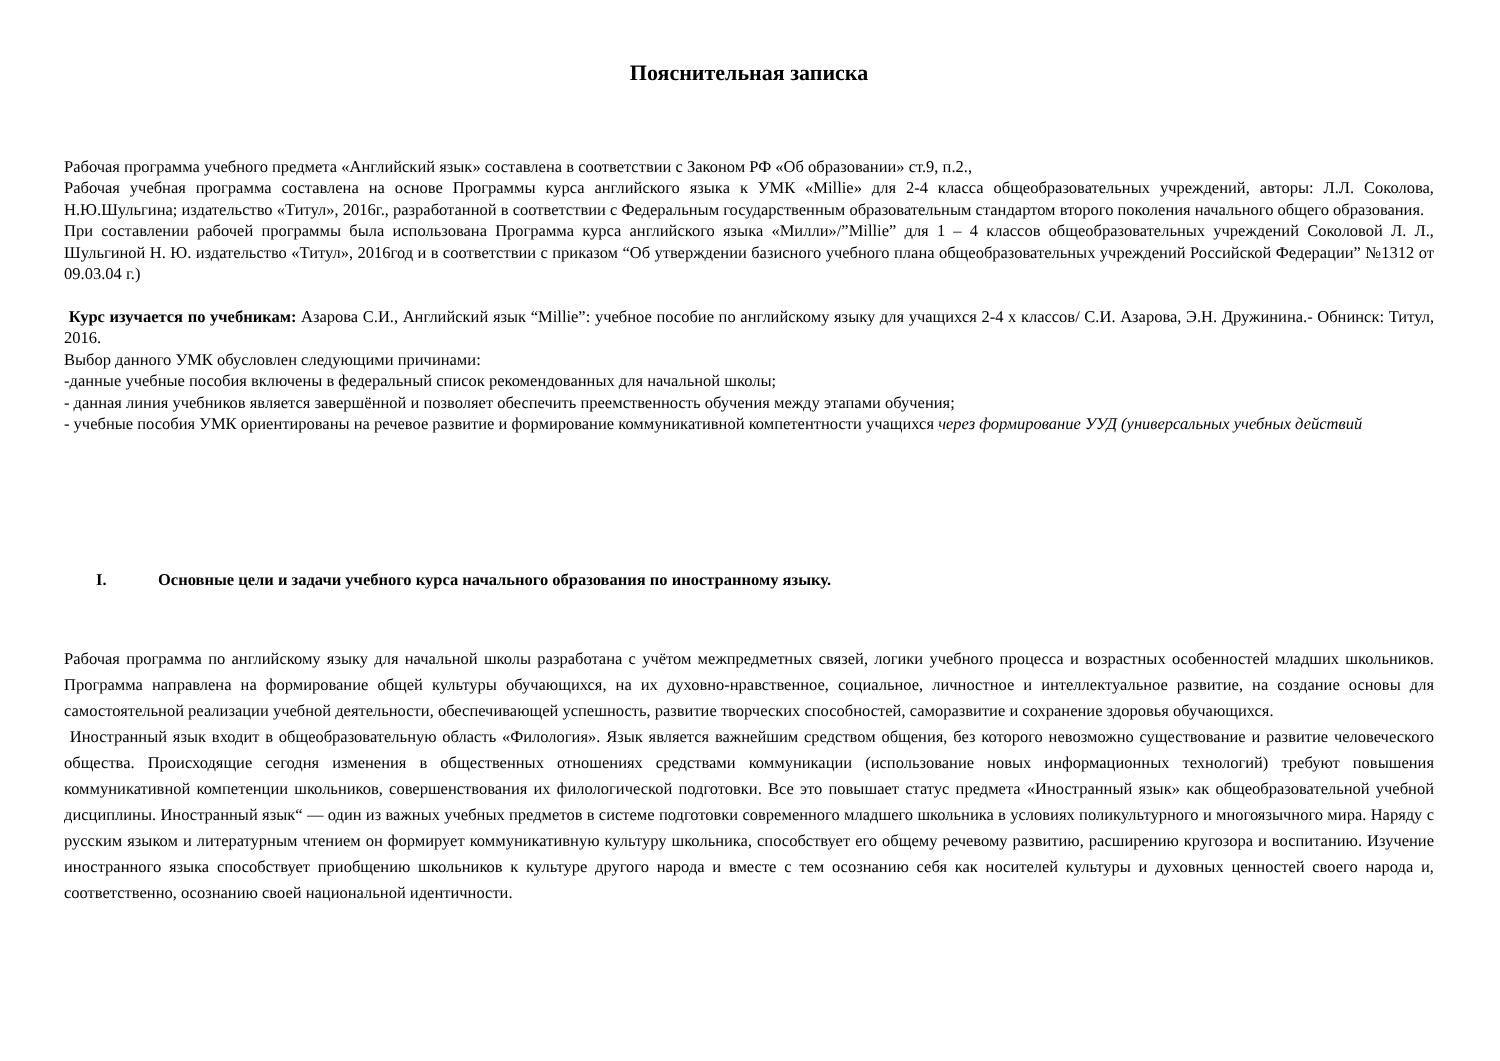Пояснительная записка
Рабочая программа учебного предмета «Английский язык» составлена в соответствии с Законом РФ «Об образовании» ст.9, п.2.,
Рабочая учебная программа составлена на основе Программы курса английского языка к УМК «Millie» для 2-4 класса общеобразовательных учреждений, авторы: Л.Л. Соколова, Н.Ю.Шульгина; издательство «Титул», 2016г., разработанной в соответствии с Федеральным государственным образовательным стандартом второго поколения начального общего образования.
При составлении рабочей программы была использована Программа курса английского языка «Милли»/”Millie” для 1 – 4 классов общеобразовательных учреждений Соколовой Л. Л., Шульгиной Н. Ю. издательство «Титул», 2016год и в соответствии с приказом “Об утверждении базисного учебного плана общеобразовательных учреждений Российской Федерации” №1312 от 09.03.04 г.)
Курс изучается по учебникам: Азарова С.И., Английский язык “Millie”: учебное пособие по английскому языку для учащихся 2-4 х классов/ С.И. Азарова, Э.Н. Дружинина.- Обнинск: Титул, 2016.
Выбор данного УМК обусловлен следующими причинами:
-данные учебные пособия включены в федеральный список рекомендованных для начальной школы;
- данная линия учебников является завершённой и позволяет обеспечить преемственность обучения между этапами обучения;
- учебные пособия УМК ориентированы на речевое развитие и формирование коммуникативной компетентности учащихся через формирование УУД (универсальных учебных действий
I. Основные цели и задачи учебного курса начального образования по иностранному языку.
Рабочая программа по английскому языку для начальной школы разработана с учётом межпредметных связей, логики учебного процесса и возрастных особенностей младших школьников. Программа направлена на формирование общей культуры обучающихся, на их духовно-нравственное, социальное, личностное и интеллектуальное развитие, на создание основы для самостоятельной реализации учебной деятельности, обеспечивающей успешность, развитие творческих способностей, саморазвитие и сохранение здоровья обучающихся.
Иностранный язык входит в общеобразовательную область «Филология». Язык является важнейшим средством общения, без которого невозможно существование и развитие человеческого общества. Происходящие сегодня изменения в общественных отношениях средствами коммуникации (использование новых информационных технологий) требуют повышения коммуникативной компетенции школьников, совершенствования их филологической подготовки. Все это повышает статус предмета «Иностранный язык» как общеобразовательной учебной дисциплины. Иностранный язык“ — один из важных учебных предметов в системе подготовки современного младшего школьника в условиях поликультурного и многоязычного мира. Наряду с русским языком и литературным чтением он формирует коммуникативную культуру школьника, способствует его общему речевому развитию, расширению кругозора и воспитанию. Изучение иностранного языка способствует приобщению школьников к культуре другого народа и вместе с тем осознанию себя как носителей культуры и духовных ценностей своего народа и, соответственно, осознанию своей национальной идентичности.